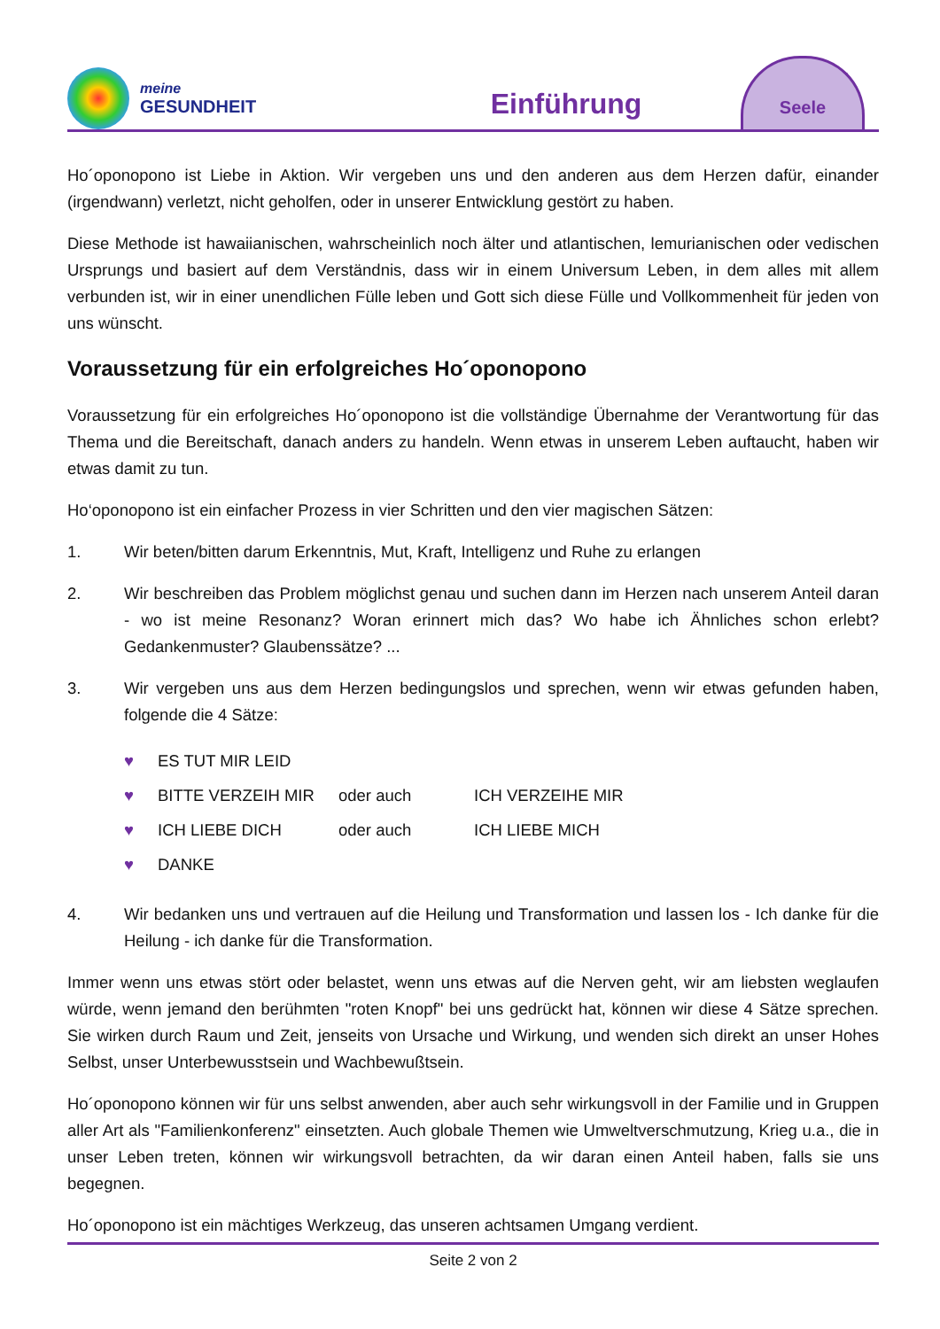meine
GESUNDHEIT
Einführung
Seele
Ho´oponopono ist Liebe in Aktion. Wir vergeben uns und den anderen aus dem Herzen dafür, einander (irgendwann) verletzt, nicht geholfen, oder in unserer Entwicklung gestört zu haben.
Diese Methode ist hawaiianischen, wahrscheinlich noch älter und atlantischen, lemurianischen oder vedischen Ursprungs und basiert auf dem Verständnis, dass wir in einem Universum Leben, in dem alles mit allem verbunden ist, wir in einer unendlichen Fülle leben und Gott sich diese Fülle und Vollkommenheit für jeden von uns wünscht.
Voraussetzung für ein erfolgreiches Ho´oponopono
Voraussetzung für ein erfolgreiches Ho´oponopono ist die vollständige Übernahme der Verantwortung für das Thema und die Bereitschaft, danach anders zu handeln. Wenn etwas in unserem Leben auftaucht, haben wir etwas damit zu tun.
Ho‘oponopono ist ein einfacher Prozess in vier Schritten und den vier magischen Sätzen:
1. Wir beten/bitten darum Erkenntnis, Mut, Kraft, Intelligenz und Ruhe zu erlangen
2. Wir beschreiben das Problem möglichst genau und suchen dann im Herzen nach unserem Anteil daran - wo ist meine Resonanz? Woran erinnert mich das? Wo habe ich Ähnliches schon erlebt? Gedankenmuster? Glaubenssätze? ...
3. Wir vergeben uns aus dem Herzen bedingungslos und sprechen, wenn wir etwas gefunden haben, folgende die 4 Sätze:
♥ ES TUT MIR LEID
♥ BITTE VERZEIH MIR oder auch ICH VERZEIHE MIR
♥ ICH LIEBE DICH oder auch ICH LIEBE MICH
♥ DANKE
4. Wir bedanken uns und vertrauen auf die Heilung und Transformation und lassen los - Ich danke für die Heilung - ich danke für die Transformation.
Immer wenn uns etwas stört oder belastet, wenn uns etwas auf die Nerven geht, wir am liebsten weglaufen würde, wenn jemand den berühmten "roten Knopf" bei uns gedrückt hat, können wir diese 4 Sätze sprechen. Sie wirken durch Raum und Zeit, jenseits von Ursache und Wirkung, und wenden sich direkt an unser Hohes Selbst, unser Unterbewusstsein und Wachbewußtsein.
Ho´oponopono können wir für uns selbst anwenden, aber auch sehr wirkungsvoll in der Familie und in Gruppen aller Art als "Familienkonferenz" einsetzten. Auch globale Themen wie Umweltverschmutzung, Krieg u.a., die in unser Leben treten, können wir wirkungsvoll betrachten, da wir daran einen Anteil haben, falls sie uns begegnen.
Ho´oponopono ist ein mächtiges Werkzeug, das unseren achtsamen Umgang verdient.
Seite 2 von 2